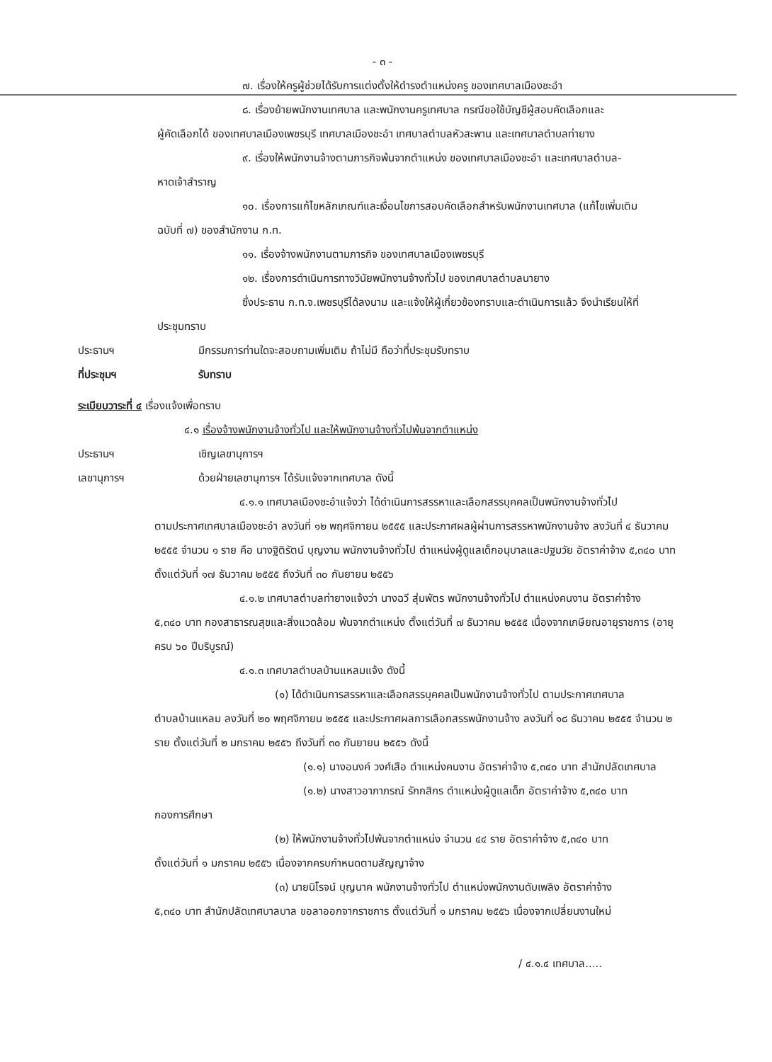- ๓ -
๗. เรื่องให้ครูผู้ช่วยได้รับการแต่งตั้งให้ดำรงตำแหน่งครู ของเทศบาลเมืองชะอำ
๘. เรื่องย้ายพนักงานเทศบาล และพนักงานครูเทศบาล กรณีขอใช้บัญชีผู้สอบคัดเลือกและ
ผู้คัดเลือกได้ ของเทศบาลเมืองเพชรบุรี เทศบาลเมืองชะอำ เทศบาลตำบลหัวสะพาน และเทศบาลตำบลท่ายาง
๙. เรื่องให้พนักงานจ้างตามภารกิจพ้นจากตำแหน่ง ของเทศบาลเมืองชะอำ และเทศบาลตำบล-
หาดเจ้าสำราญ
๑๐. เรื่องการแก้ไขหลักเกณฑ์และเงื่อนไขการสอบคัดเลือกสำหรับพนักงานเทศบาล (แก้ไขเพิ่มเติม
ฉบับที่ ๗) ของสำนักงาน ก.ท.
๑๑. เรื่องจ้างพนักงานตามภารกิจ ของเทศบาลเมืองเพชรบุรี
๑๒. เรื่องการดำเนินการทางวินัยพนักงานจ้างทั่วไป ของเทศบาลตำบลนายาง
ซึ่งประธาน ก.ท.จ.เพชรบุรีได้ลงนาม และแจ้งให้ผู้เกี่ยวข้องทราบและดำเนินการแล้ว จึงนำเรียนให้ที่
ประชุมทราบ
ประธานฯ มีกรรมการท่านใดจะสอบถามเพิ่มเติม ถ้าไม่มี ถือว่าที่ประชุมรับทราบ
ที่ประชุมฯ รับทราบ
ระเบียบวาระที่ ๔ เรื่องแจ้งเพื่อทราบ
๔.๑ เรื่องจ้างพนักงานจ้างทั่วไป และให้พนักงานจ้างทั่วไปพ้นจากตำแหน่ง
ประธานฯ เชิญเลขานุการฯ
เลขานุการฯ ด้วยฝ่ายเลขานุการฯ ได้รับแจ้งจากเทศบาล ดังนี้
๔.๑.๑ เทศบาลเมืองชะอำแจ้งว่า ได้ดำเนินการสรรหาและเลือกสรรบุคคลเป็นพนักงานจ้างทั่วไป
ตามประกาศเทศบาลเมืองชะอำ ลงวันที่ ๑๒ พฤศจิกายน ๒๕๕๕ และประกาศผลผู้ผ่านการสรรหาพนักงานจ้าง ลงวันที่ ๔ ธันวาคม ๒๕๕๕ จำนวน ๑ ราย คือ นางฐิติรัตน์ บุญงาม พนักงานจ้างทั่วไป ตำแหน่งผู้ดูแลเด็กอนุบาลและปฐมวัย อัตราค่าจ้าง ๕,๓๔๐ บาท ตั้งแต่วันที่ ๑๗ ธันวาคม ๒๕๕๕ ถึงวันที่ ๓๐ กันยายน ๒๕๕๖
๔.๑.๒ เทศบาลตำบลท่ายางแจ้งว่า นางฉวี สุ่มพัตร พนักงานจ้างทั่วไป ตำแหน่งคนงาน อัตราค่าจ้าง
๕,๓๔๐ บาท กองสาธารณสุขและสิ่งแวดล้อม พ้นจากตำแหน่ง ตั้งแต่วันที่ ๗ ธันวาคม ๒๕๕๕ เนื่องจากเกษียณอายุราชการ (อายุครบ ๖๐ ปีบริบูรณ์)
๔.๑.๓ เทศบาลตำบลบ้านแหลมแจ้ง ดังนี้
(๑) ได้ดำเนินการสรรหาและเลือกสรรบุคคลเป็นพนักงานจ้างทั่วไป ตามประกาศเทศบาล
ตำบลบ้านแหลม ลงวันที่ ๒๐ พฤศจิกายน ๒๕๕๕ และประกาศผลการเลือกสรรพนักงานจ้าง ลงวันที่ ๑๘ ธันวาคม ๒๕๕๕ จำนวน ๒ ราย ตั้งแต่วันที่ ๒ มกราคม ๒๕๕๖ ถึงวันที่ ๓๐ กันยายน ๒๕๕๖ ดังนี้
(๑.๑) นางอนงค์ วงศ์เสือ ตำแหน่งคนงาน อัตราค่าจ้าง ๕,๓๔๐ บาท สำนักปลัดเทศบาล
(๑.๒) นางสาวอาภาภรณ์ รักกสิกร ตำแหน่งผู้ดูแลเด็ก อัตราค่าจ้าง ๕,๓๔๐ บาท
กองการศึกษา
(๒) ให้พนักงานจ้างทั่วไปพ้นจากตำแหน่ง จำนวน ๔๔ ราย อัตราค่าจ้าง ๕,๓๔๐ บาท
ตั้งแต่วันที่ ๑ มกราคม ๒๕๕๖ เนื่องจากครบกำหนดตามสัญญาจ้าง
(๓) นายนิโรจน์ บุญนาค พนักงานจ้างทั่วไป ตำแหน่งพนักงานดับเพลิง อัตราค่าจ้าง
๕,๓๔๐ บาท สำนักปลัดเทศบาลบาล ขอลาออกจากราชการ ตั้งแต่วันที่ ๑ มกราคม ๒๕๕๖ เนื่องจากเปลี่ยนงานใหม่
/ ๔.๑.๔ เทศบาล.....